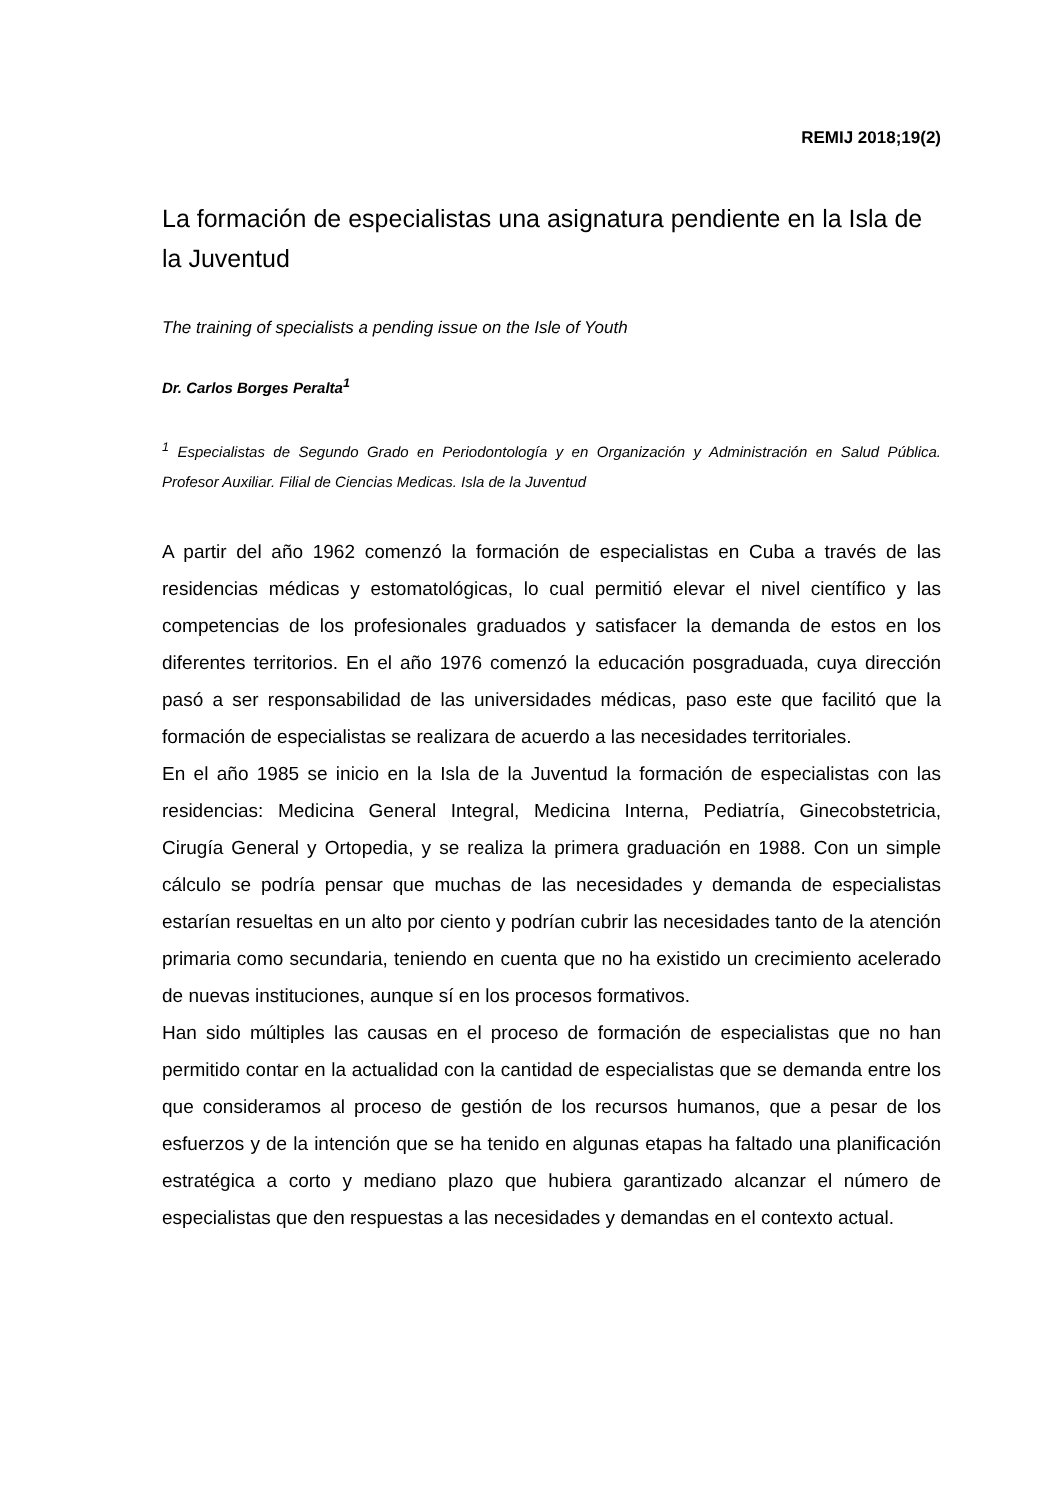REMIJ 2018;19(2)
La formación de especialistas una asignatura pendiente en la Isla de la Juventud
The training of specialists a pending issue on the Isle of Youth
Dr. Carlos Borges Peralta<sup>1</sup>
<sup>1</sup> Especialistas de Segundo Grado en Periodontología y en Organización y Administración en Salud Pública. Profesor Auxiliar. Filial de Ciencias Medicas. Isla de la Juventud
A partir del año 1962 comenzó la formación de especialistas en Cuba a través de las residencias médicas y estomatológicas, lo cual permitió elevar el nivel científico y las competencias de los profesionales graduados y satisfacer la demanda de estos en los diferentes territorios. En el año 1976 comenzó la educación posgraduada, cuya dirección pasó a ser responsabilidad de las universidades médicas, paso este que facilitó que la formación de especialistas se realizara de acuerdo a las necesidades territoriales.
En el año 1985 se inicio en la Isla de la Juventud la formación de especialistas con las residencias: Medicina General Integral, Medicina Interna, Pediatría, Ginecobstetricia, Cirugía General y Ortopedia, y se realiza la primera graduación en 1988. Con un simple cálculo se podría pensar que muchas de las necesidades y demanda de especialistas estarían resueltas en un alto por ciento y podrían cubrir las necesidades tanto de la atención primaria como secundaria, teniendo en cuenta que no ha existido un crecimiento acelerado de nuevas instituciones, aunque sí en los procesos formativos.
Han sido múltiples las causas en el proceso de formación de especialistas que no han permitido contar en la actualidad con la cantidad de especialistas que se demanda entre los que consideramos al proceso de gestión de los recursos humanos, que a pesar de los esfuerzos y de la intención que se ha tenido en algunas etapas ha faltado una planificación estratégica a corto y mediano plazo que hubiera garantizado alcanzar el número de especialistas que den respuestas a las necesidades y demandas en el contexto actual.